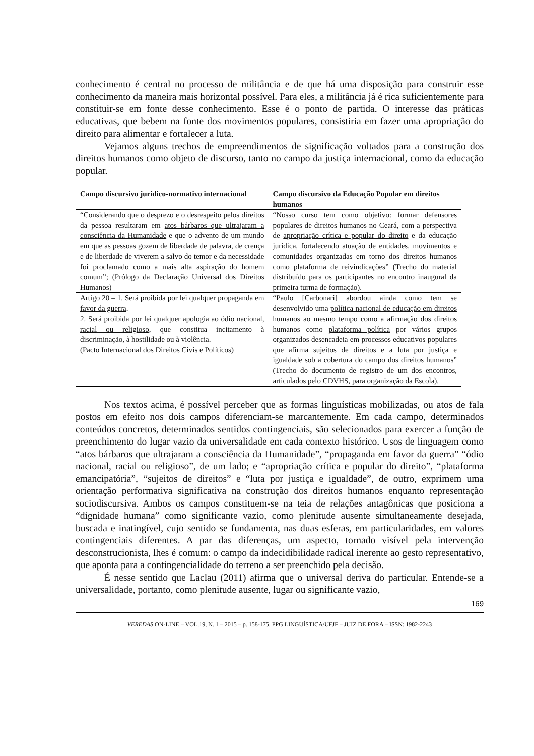conhecimento é central no processo de militância e de que há uma disposição para construir esse conhecimento da maneira mais horizontal possível. Para eles, a militância já é rica suficientemente para constituir-se em fonte desse conhecimento. Esse é o ponto de partida. O interesse das práticas educativas, que bebem na fonte dos movimentos populares, consistiria em fazer uma apropriação do direito para alimentar e fortalecer a luta.
Vejamos alguns trechos de empreendimentos de significação voltados para a construção dos direitos humanos como objeto de discurso, tanto no campo da justiça internacional, como da educação popular.
| Campo discursivo jurídico-normativo internacional | Campo discursivo da Educação Popular em direitos humanos |
| --- | --- |
| “Considerando que o desprezo e o desrespeito pelos direitos da pessoa resultaram em atos bárbaros que ultrajaram a consciência da Humanidade e que o advento de um mundo em que as pessoas gozem de liberdade de palavra, de crença e de liberdade de viverem a salvo do temor e da necessidade foi proclamado como a mais alta aspiração do homem comum”; (Prólogo da Declaração Universal dos Direitos Humanos) | “Nosso curso tem como objetivo: formar defensores populares de direitos humanos no Ceará, com a perspectiva de apropriação crítica e popular do direito e da educação jurídica, fortalecendo atuação de entidades, movimentos e comunidades organizadas em torno dos direitos humanos como plataforma de reivindicações ” (Trecho do material distribuído para os participantes no encontro inaugural da primeira turma de formação). |
| Artigo 20 – 1. Será proibida por lei qualquer propaganda em favor da guerra . 2. Será proibida por lei qualquer apologia ao ódio nacional, racial ou religioso , que constitua incitamento à discriminação, à hostilidade ou à violência. (Pacto Internacional dos Direitos Civis e Políticos) | “Paulo [Carbonari] abordou ainda como tem se desenvolvido uma política nacional de educação em direitos humanos ao mesmo tempo como a afirmação dos direitos humanos como plataforma política por vários grupos organizados desencadeia em processos educativos populares que afirma sujeitos de direitos e a luta por justiça e igualdade sob a cobertura do campo dos direitos humanos” (Trecho do documento de registro de um dos encontros, articulados pelo CDVHS, para organização da Escola). |
Nos textos acima, é possível perceber que as formas linguísticas mobilizadas, ou atos de fala postos em efeito nos dois campos diferenciam-se marcantemente. Em cada campo, determinados conteúdos concretos, determinados sentidos contingenciais, são selecionados para exercer a função de preenchimento do lugar vazio da universalidade em cada contexto histórico. Usos de linguagem como “atos bárbaros que ultrajaram a consciência da Humanidade”, “propaganda em favor da guerra” “ódio nacional, racial ou religioso”, de um lado; e “apropriação crítica e popular do direito”, “plataforma emancipatória”, “sujeitos de direitos” e “luta por justiça e igualdade”, de outro, exprimem uma orientação performativa significativa na construção dos direitos humanos enquanto representação sociodiscursiva. Ambos os campos constituem-se na teia de relações antagônicas que posiciona a “dignidade humana” como significante vazio, como plenitude ausente simultaneamente desejada, buscada e inatingível, cujo sentido se fundamenta, nas duas esferas, em particularidades, em valores contingenciais diferentes. A par das diferenças, um aspecto, tornado visível pela intervenção desconstrucionista, lhes é comum: o campo da indecidibilidade radical inerente ao gesto representativo, que aponta para a contingencialidade do terreno a ser preenchido pela decisão.
É nesse sentido que Laclau (2011) afirma que o universal deriva do particular. Entende-se a universalidade, portanto, como plenitude ausente, lugar ou significante vazio,
169
VEREDAS ON-LINE – VOL.19, N. 1 – 2015 – p. 158-175. PPG LINGUÍSTICA/UFJF – JUIZ DE FORA – ISSN: 1982-2243